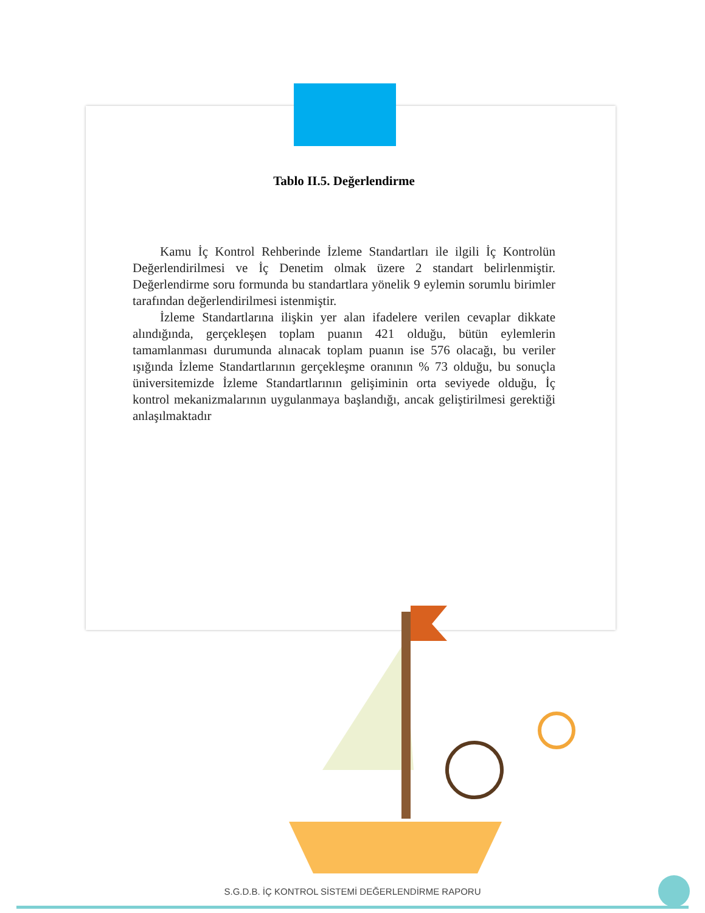Tablo II.5. Değerlendirme
Kamu İç Kontrol Rehberinde İzleme Standartları ile ilgili İç Kontrolün Değerlendirilmesi ve İç Denetim olmak üzere 2 standart belirlenmiştir. Değerlendirme soru formunda bu standartlara yönelik 9 eylemin sorumlu birimler tarafından değerlendirilmesi istenmiştir.
İzleme Standartlarına ilişkin yer alan ifadelere verilen cevaplar dikkate alındığında, gerçekleşen toplam puanın 421 olduğu, bütün eylemlerin tamamlanması durumunda alınacak toplam puanın ise 576 olacağı, bu veriler ışığında İzleme Standartlarının gerçekleşme oranının % 73 olduğu, bu sonuçla üniversitemizde İzleme Standartlarının gelişiminin orta seviyede olduğu, İç kontrol mekanizmalarının uygulanmaya başlandığı, ancak geliştirilmesi gerektiği anlaşılmaktadır
S.G.D.B. İÇ KONTROL SİSTEMİ DEĞERLENDİRME RAPORU